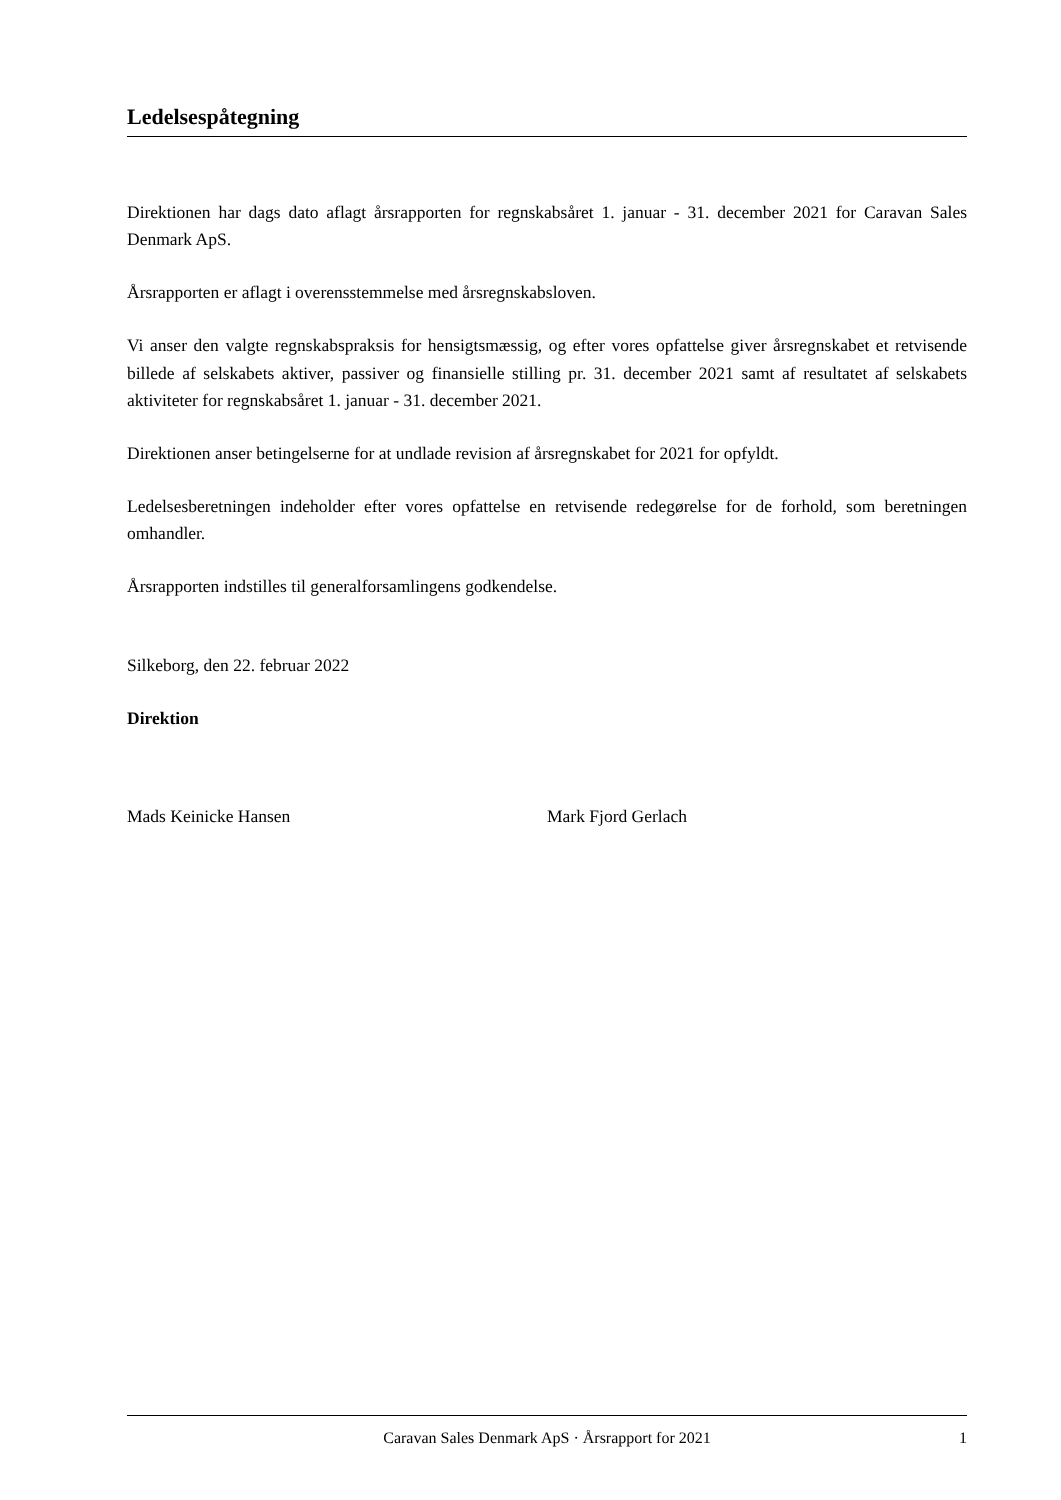Ledelsespåtegning
Direktionen har dags dato aflagt årsrapporten for regnskabsåret 1. januar - 31. december 2021 for Caravan Sales Denmark ApS.
Årsrapporten er aflagt i overensstemmelse med årsregnskabsloven.
Vi anser den valgte regnskabspraksis for hensigtsmæssig, og efter vores opfattelse giver årsregnskabet et retvisende billede af selskabets aktiver, passiver og finansielle stilling pr. 31. december 2021 samt af resultatet af selskabets aktiviteter for regnskabsåret 1. januar - 31. december 2021.
Direktionen anser betingelserne for at undlade revision af årsregnskabet for 2021 for opfyldt.
Ledelsesberetningen indeholder efter vores opfattelse en retvisende redegørelse for de forhold, som beretningen omhandler.
Årsrapporten indstilles til generalforsamlingens godkendelse.
Silkeborg, den 22. februar 2022
Direktion
Mads Keinicke Hansen Mark Fjord Gerlach
Caravan Sales Denmark ApS · Årsrapport for 2021 1